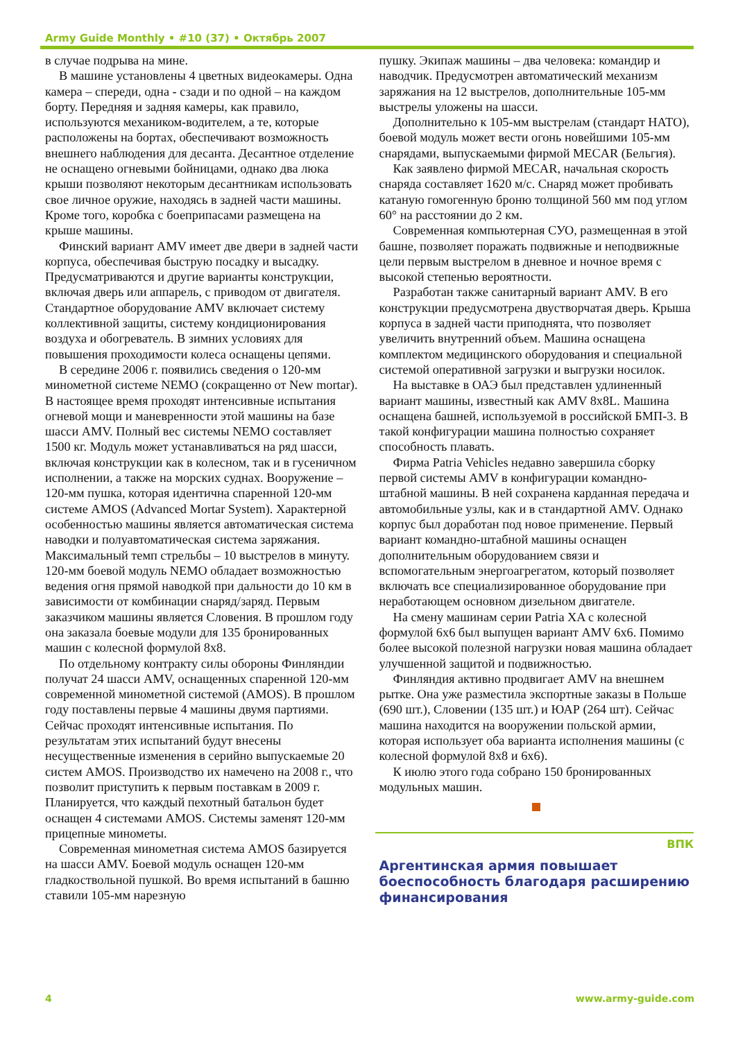Army Guide Monthly • #10 (37) • Октябрь 2007
в случае подрыва на мине.
В машине установлены 4 цветных видеокамеры. Одна камера – спереди, одна - сзади и по одной – на каждом борту. Передняя и задняя камеры, как правило, используются механиком-водителем, а те, которые расположены на бортах, обеспечивают возможность внешнего наблюдения для десанта. Десантное отделение не оснащено огневыми бойницами, однако два люка крыши позволяют некоторым десантникам использовать свое личное оружие, находясь в задней части машины. Кроме того, коробка с боеприпасами размещена на крыше машины.
Финский вариант AMV имеет две двери в задней части корпуса, обеспечивая быструю посадку и высадку. Предусматриваются и другие варианты конструкции, включая дверь или аппарель, с приводом от двигателя. Стандартное оборудование AMV включает систему коллективной защиты, систему кондиционирования воздуха и обогреватель. В зимних условиях для повышения проходимости колеса оснащены цепями.
В середине 2006 г. появились сведения о 120-мм минометной системе NEMO (сокращенно от New mortar). В настоящее время проходят интенсивные испытания огневой мощи и маневренности этой машины на базе шасси AMV. Полный вес системы NEMO составляет 1500 кг. Модуль может устанавливаться на ряд шасси, включая конструкции как в колесном, так и в гусеничном исполнении, а также на морских суднах. Вооружение – 120-мм пушка, которая идентична спаренной 120-мм системе AMOS (Advanced Mortar System). Характерной особенностью машины является автоматическая система наводки и полуавтоматическая система заряжания. Максимальный темп стрельбы – 10 выстрелов в минуту. 120-мм боевой модуль NEMO обладает возможностью ведения огня прямой наводкой при дальности до 10 км в зависимости от комбинации снаряд/заряд. Первым заказчиком машины является Словения. В прошлом году она заказала боевые модули для 135 бронированных машин с колесной формулой 8x8.
По отдельному контракту силы обороны Финляндии получат 24 шасси AMV, оснащенных спаренной 120-мм современной минометной системой (AMOS). В прошлом году поставлены первые 4 машины двумя партиями. Сейчас проходят интенсивные испытания. По результатам этих испытаний будут внесены несущественные изменения в серийно выпускаемые 20 систем AMOS. Производство их намечено на 2008 г., что позволит приступить к первым поставкам в 2009 г. Планируется, что каждый пехотный батальон будет оснащен 4 системами AMOS. Системы заменят 120-мм прицепные минометы.
Современная минометная система AMOS базируется на шасси AMV. Боевой модуль оснащен 120-мм гладкоствольной пушкой. Во время испытаний в башню ставили 105-мм нарезную
пушку. Экипаж машины – два человека: командир и наводчик. Предусмотрен автоматический механизм заряжания на 12 выстрелов, дополнительные 105-мм выстрелы уложены на шасси.
Дополнительно к 105-мм выстрелам (стандарт НАТО), боевой модуль может вести огонь новейшими 105-мм снарядами, выпускаемыми фирмой MECAR (Бельгия).
Как заявлено фирмой MECAR, начальная скорость снаряда составляет 1620 м/с. Снаряд может пробивать катаную гомогенную броню толщиной 560 мм под углом 60° на расстоянии до 2 км.
Современная компьютерная СУО, размещенная в этой башне, позволяет поражать подвижные и неподвижные цели первым выстрелом в дневное и ночное время с высокой степенью вероятности.
Разработан также санитарный вариант AMV. В его конструкции предусмотрена двустворчатая дверь. Крыша корпуса в задней части приподнята, что позволяет увеличить внутренний объем. Машина оснащена комплектом медицинского оборудования и специальной системой оперативной загрузки и выгрузки носилок.
На выставке в ОАЭ был представлен удлиненный вариант машины, известный как AMV 8x8L. Машина оснащена башней, используемой в российской БМП-3. В такой конфигурации машина полностью сохраняет способность плавать.
Фирма Patria Vehicles недавно завершила сборку первой системы AMV в конфигурации командно-штабной машины. В ней сохранена карданная передача и автомобильные узлы, как и в стандартной AMV. Однако корпус был доработан под новое применение. Первый вариант командно-штабной машины оснащен дополнительным оборудованием связи и вспомогательным энергоагрегатом, который позволяет включать все специализированное оборудование при неработающем основном дизельном двигателе.
На смену машинам серии Patria XA с колесной формулой 6x6 был выпущен вариант AMV 6x6. Помимо более высокой полезной нагрузки новая машина обладает улучшенной защитой и подвижностью.
Финляндия активно продвигает AMV на внешнем рытке. Она уже разместила экспортные заказы в Польше (690 шт.), Словении (135 шт.) и ЮАР (264 шт). Сейчас машина находится на вооружении польской армии, которая использует оба варианта исполнения машины (с колесной формулой 8x8 и 6x6).
К июлю этого года собрано 150 бронированных модульных машин.
ВПК
Аргентинская армия повышает боеспособность благодаря расширению финансирования
4 www.army-guide.com